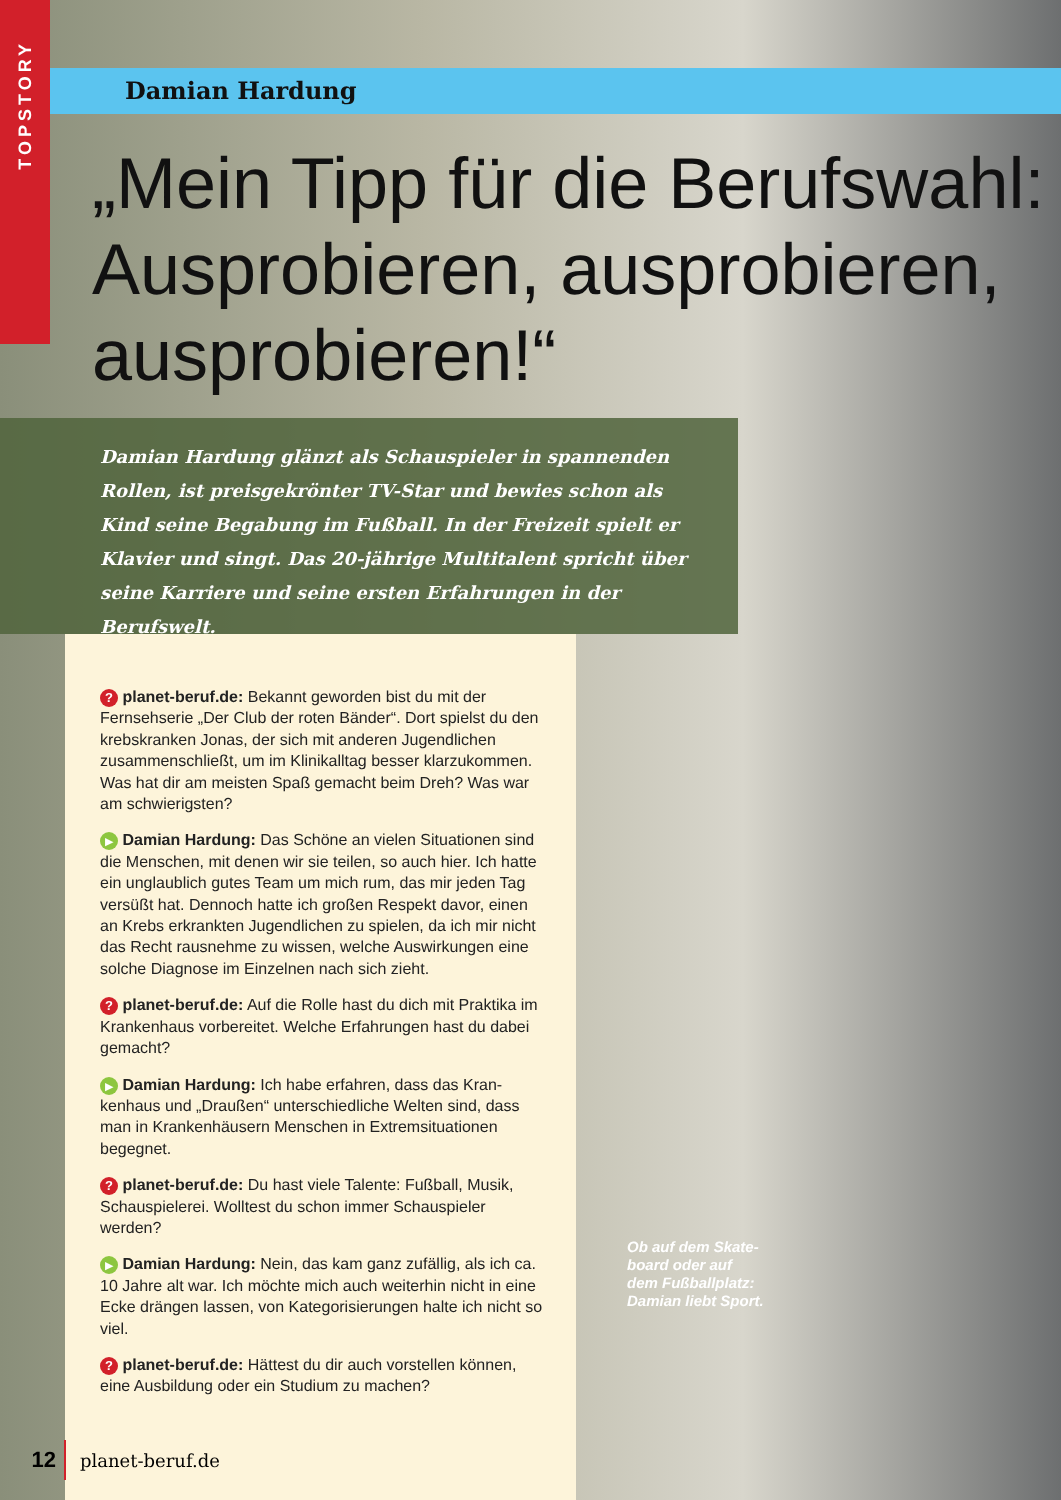TOPSTORY
Damian Hardung
„Mein Tipp für die Berufswahl: Ausprobieren, ausprobieren, ausprobieren!“
Damian Hardung glänzt als Schauspieler in spannenden Rollen, ist preisgekrönter TV-Star und bewies schon als Kind seine Bega­bung im Fußball. In der Freizeit spielt er Klavier und singt. Das 20-jährige Multitalent spricht über seine Karriere und seine ersten Erfahrungen in der Berufswelt.
? planet-beruf.de: Bekannt geworden bist du mit der Fernsehserie „Der Club der roten Bänder“. Dort spielst du den krebskranken Jonas, der sich mit anderen Jugendli­chen zusammenschließt, um im Klinikalltag besser klar­zukommen. Was hat dir am meisten Spaß gemacht beim Dreh? Was war am schwierigsten?
▶ Damian Hardung: Das Schöne an vielen Situationen sind die Menschen, mit denen wir sie teilen, so auch hier. Ich hat­te ein unglaublich gutes Team um mich rum, das mir jeden Tag versüßt hat. Dennoch hatte ich großen Respekt davor, einen an Krebs erkrankten Jugendlichen zu spielen, da ich mir nicht das Recht rausnehme zu wissen, welche Auswir­kungen eine solche Diagnose im Einzelnen nach sich zieht.
? planet-beruf.de: Auf die Rolle hast du dich mit Praktika im Krankenhaus vorbereitet. Welche Erfahrungen hast du dabei gemacht?
▶ Damian Hardung: Ich habe erfahren, dass das Kran­kenhaus und „Draußen“ unterschiedliche Welten sind, dass man in Krankenhäusern Menschen in Extremsituationen begegnet.
? planet-beruf.de: Du hast viele Talente: Fußball, Musik, Schauspielerei. Wolltest du schon immer Schauspieler werden?
▶ Damian Hardung: Nein, das kam ganz zufällig, als ich ca. 10 Jahre alt war. Ich möchte mich auch weiterhin nicht in eine Ecke drängen lassen, von Kategorisierungen halte ich nicht so viel.
? planet-beruf.de: Hättest du dir auch vorstellen kön­nen, eine Ausbildung oder ein Studium zu machen?
Ob auf dem Skate­board oder auf dem Fußballplatz: Damian liebt Sport.
12
planet-beruf.de